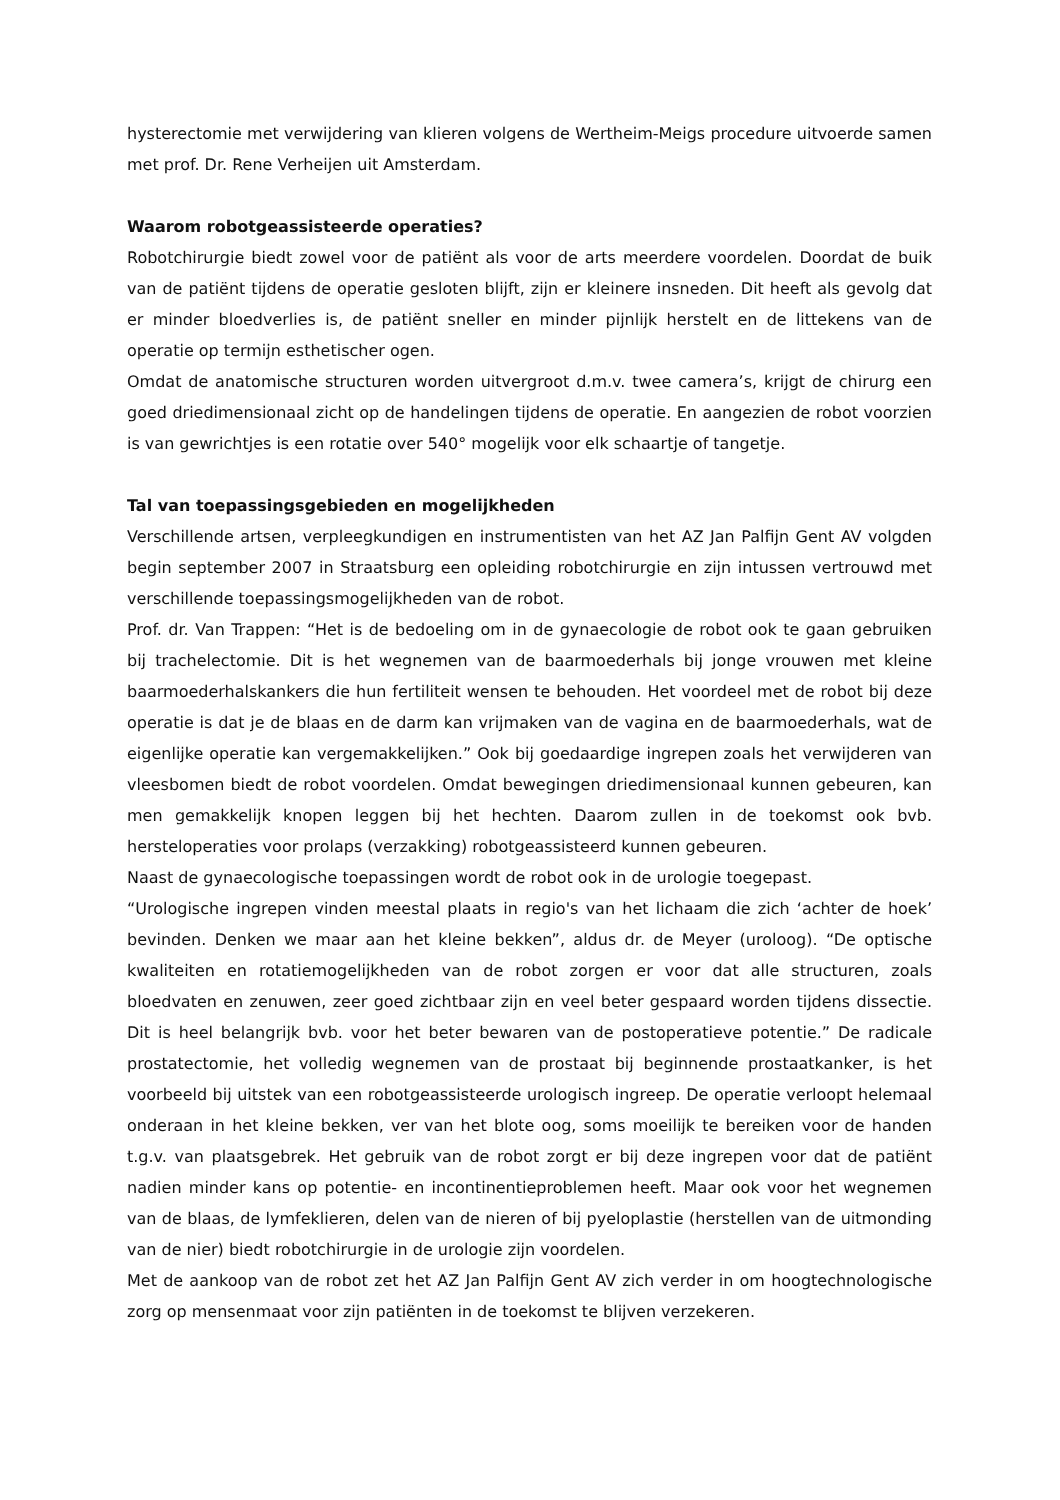hysterectomie met verwijdering van klieren volgens de Wertheim-Meigs procedure uitvoerde samen met prof. Dr. Rene Verheijen uit Amsterdam.
Waarom robotgeassisteerde operaties?
Robotchirurgie biedt zowel voor de patiënt als voor de arts meerdere voordelen. Doordat de buik van de patiënt tijdens de operatie gesloten blijft, zijn er kleinere insneden. Dit heeft als gevolg dat er minder bloedverlies is, de patiënt sneller en minder pijnlijk herstelt en de littekens van de operatie op termijn esthetischer ogen.
Omdat de anatomische structuren worden uitvergroot d.m.v. twee camera’s, krijgt de chirurg een goed driedimensionaal zicht op de handelingen tijdens de operatie. En aangezien de robot voorzien is van gewrichtjes is een rotatie over 540° mogelijk voor elk schaartje of tangetje.
Tal van toepassingsgebieden en mogelijkheden
Verschillende artsen, verpleegkundigen en instrumentisten van het AZ Jan Palfijn Gent AV volgden begin september 2007 in Straatsburg een opleiding robotchirurgie en zijn intussen vertrouwd met verschillende toepassingsmogelijkheden van de robot.
Prof. dr. Van Trappen: “Het is de bedoeling om in de gynaecologie de robot ook te gaan gebruiken bij trachelectomie. Dit is het wegnemen van de baarmoederhals bij jonge vrouwen met kleine baarmoederhalskankers die hun fertiliteit wensen te behouden. Het voordeel met de robot bij deze operatie is dat je de blaas en de darm kan vrijmaken van de vagina en de baarmoederhals, wat de eigenlijke operatie kan vergemakkelijken.” Ook bij goedaardige ingrepen zoals het verwijderen van vleesbomen biedt de robot voordelen. Omdat bewegingen driedimensionaal kunnen gebeuren, kan men gemakkelijk knopen leggen bij het hechten. Daarom zullen in de toekomst ook bvb. hersteloperaties voor prolaps (verzakking) robotgeassisteerd kunnen gebeuren.
Naast de gynaecologische toepassingen wordt de robot ook in de urologie toegepast.
“Urologische ingrepen vinden meestal plaats in regio's van het lichaam die zich ‘achter de hoek’ bevinden. Denken we maar aan het kleine bekken”, aldus dr. de Meyer (uroloog). “De optische kwaliteiten en rotatiemogelijkheden van de robot zorgen er voor dat alle structuren, zoals bloedvaten en zenuwen, zeer goed zichtbaar zijn en veel beter gespaard worden tijdens dissectie. Dit is heel belangrijk bvb. voor het beter bewaren van de postoperatieve potentie.” De radicale prostatectomie, het volledig wegnemen van de prostaat bij beginnende prostaatkanker, is het voorbeeld bij uitstek van een robotgeassisteerde urologisch ingreep. De operatie verloopt helemaal onderaan in het kleine bekken, ver van het blote oog, soms moeilijk te bereiken voor de handen t.g.v. van plaatsgebrek. Het gebruik van de robot zorgt er bij deze ingrepen voor dat de patiënt nadien minder kans op potentie- en incontinentieproblemen heeft. Maar ook voor het wegnemen van de blaas, de lymfeklieren, delen van de nieren of bij pyeloplastie (herstellen van de uitmonding van de nier) biedt robotchirurgie in de urologie zijn voordelen.
Met de aankoop van de robot zet het AZ Jan Palfijn Gent AV zich verder in om hoogtechnologische zorg op mensenmaat voor zijn patiënten in de toekomst te blijven verzekeren.